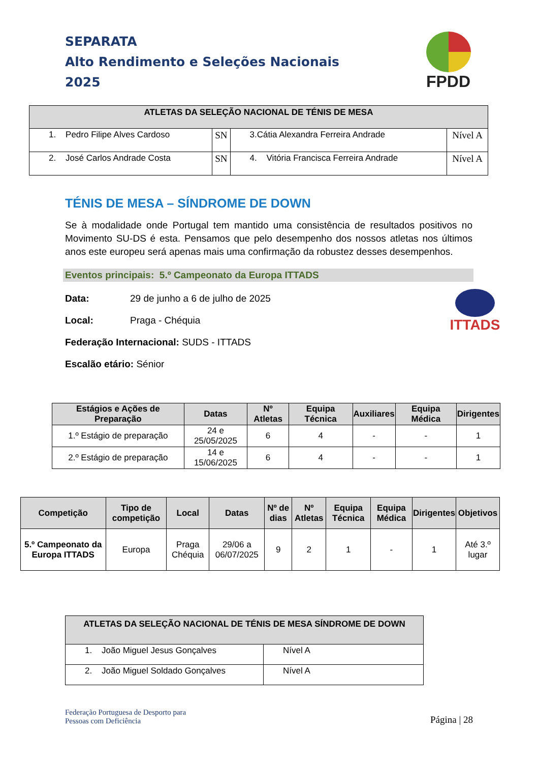SEPARATA
Alto Rendimento e Seleções Nacionais
2025
FPDD
| ATLETAS DA SELEÇÃO NACIONAL DE TÉNIS DE MESA | | | |
| --- | --- | --- | --- |
| 1. Pedro Filipe Alves Cardoso | SN | 3.Cátia Alexandra Ferreira Andrade | Nível A |
| 2. José Carlos Andrade Costa | SN | 4. Vitória Francisca Ferreira Andrade | Nível A |
TÉNIS DE MESA – SÍNDROME DE DOWN
Se à modalidade onde Portugal tem mantido uma consistência de resultados positivos no Movimento SU-DS é esta. Pensamos que pelo desempenho dos nossos atletas nos últimos anos este europeu será apenas mais uma confirmação da robustez desses desempenhos.
Eventos principais: 5.º Campeonato da Europa ITTADS
Data: 29 de junho a 6 de julho de 2025
Local: Praga - Chéquia
Federação Internacional: SUDS - ITTADS
Escalão etário: Sénior
ITTADS
| Estágios e Ações de Preparação | Datas | Nº Atletas | Equipa Técnica | Auxiliares | Equipa Médica | Dirigentes |
| --- | --- | --- | --- | --- | --- | --- |
| 1.º Estágio de preparação | 24 e 25/05/2025 | 6 | 4 | - | - | 1 |
| 2.º Estágio de preparação | 14 e 15/06/2025 | 6 | 4 | - | - | 1 |
| Competição | Tipo de competição | Local | Datas | Nº de dias | Nº Atletas | Equipa Técnica | Equipa Médica | Dirigentes | Objetivos |
| --- | --- | --- | --- | --- | --- | --- | --- | --- | --- |
| 5.º Campeonato da Europa ITTADS | Europa | Praga Chéquia | 29/06 a 06/07/2025 | 9 | 2 | 1 | - | 1 | Até 3.º lugar |
| ATLETAS DA SELEÇÃO NACIONAL DE TÉNIS DE MESA SÍNDROME DE DOWN | |
| --- | --- |
| 1. João Miguel Jesus Gonçalves | Nível A |
| 2. João Miguel Soldado Gonçalves | Nível A |
Federação Portuguesa de Desporto para
Pessoas com Deficiência
Página | 28